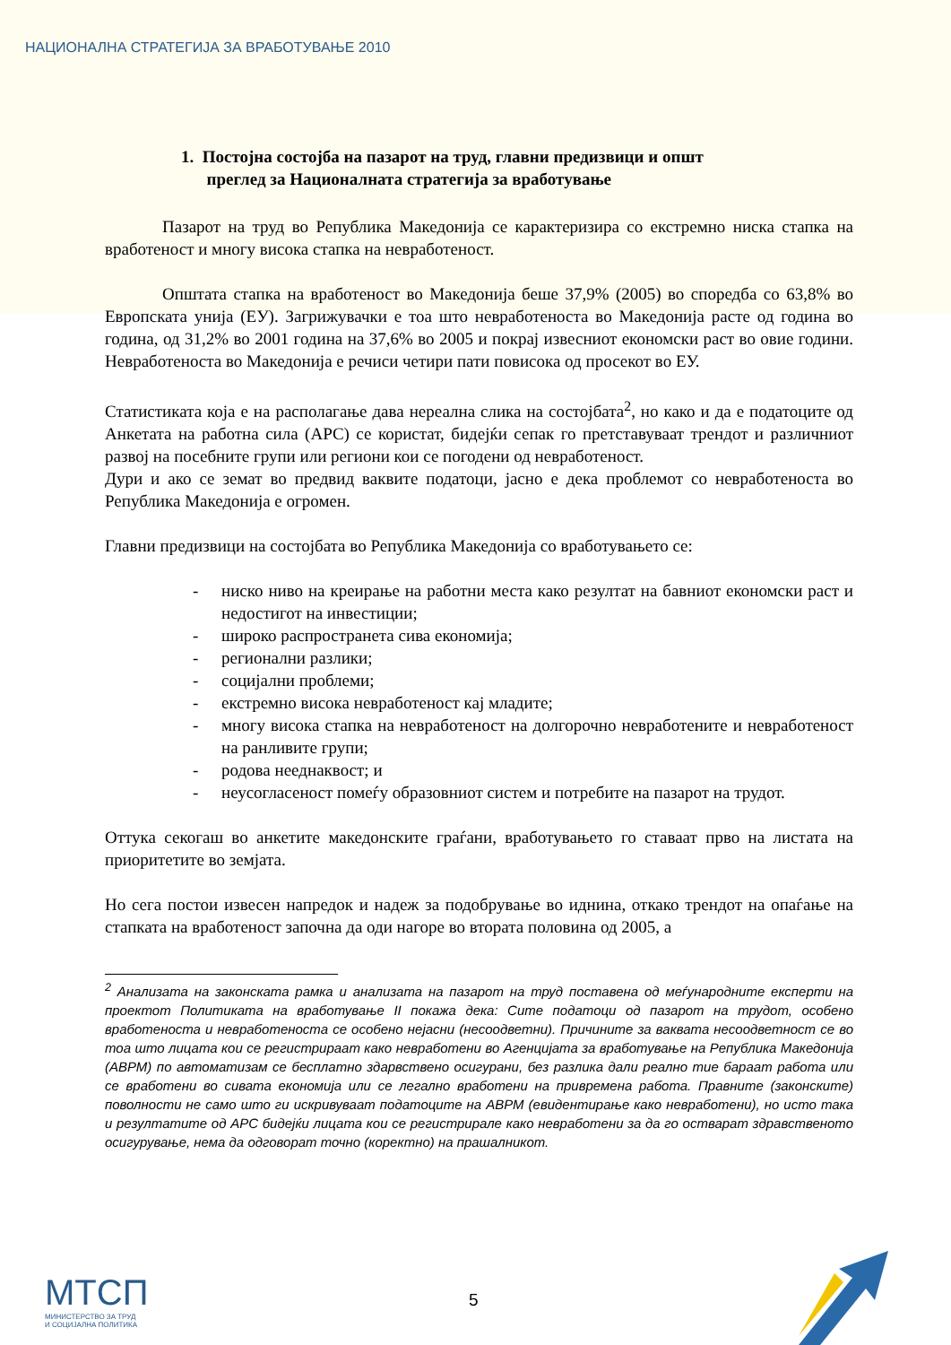НАЦИОНАЛНА СТРАТЕГИЈА ЗА ВРАБОТУВАЊЕ 2010
1. Постојна состојба на пазарот на труд, главни предизвици и општ
преглед за Националната стратегија за вработување
Пазарот на труд во Република Македонија се карактеризира со екстремно ниска стапка на вработеност и многу висока стапка на невработеност.
Општата стапка на вработеност во Македонија беше 37,9% (2005) во споредба со 63,8% во Европската унија (ЕУ). Загрижувачки е тоа што невработеноста во Македонија расте од година во година, од 31,2% во 2001 година на 37,6% во 2005 и покрај извесниот економски раст во овие години. Невработеноста во Македонија е речиси четири пати повисока од просекот во ЕУ.
Статистиката која е на располагање дава нереална слика на состојбата<sup>2</sup>, но како и да е податоците од Анкетата на работна сила (АРС) се користат, бидејќи сепак го претставуваат трендот и различниот развој на посебните групи или региони кои се погодени од невработеност.
Дури и ако се земат во предвид ваквите податоци, јасно е дека проблемот со невработеноста во Република Македонија е огромен.
Главни предизвици на состојбата во Република Македонија со вработувањето се:
- ниско ниво на креирање на работни места како резултат на бавниот економски раст и недостигот на инвестиции;
- широко распространета сива економија;
- регионални разлики;
- социјални проблеми;
- екстремно висока невработеност кај младите;
- многу висока стапка на невработеност на долгорочно невработените и невработеност на ранливите групи;
- родова нееднаквост; и
- неусогласеност помеѓу образовниот систем и потребите на пазарот на трудот.
Оттука секогаш во анкетите македонските граѓани, вработувањето го ставаат прво на листата на приоритетите во земјата.
Но сега постои извесен напредок и надеж за подобрување во иднина, откако трендот на опаѓање на стапката на вработеност започна да оди нагоре во втората половина од 2005, а
<sup>2</sup> Анализата на законската рамка и анализата на пазарот на труд поставена од меѓународните експерти на проектот Политиката на вработување II покажа дека: Сите податоци од пазарот на трудот, особено вработеноста и невработеноста се особено нејасни (несоодветни). Причините за ваквата несоодветност се во тоа што лицата кои се регистрираат како невработени во Агенцијата за вработување на Република Македонија (АВРМ) по автоматизам се бесплатно здарвствено осигурани, без разлика дали реално тие бараат работа или се вработени во сивата економија или се легално вработени на привремена работа. Правните (законските) поволности не само што ги искривуваат податоците на АВРМ (евидентирање како невработени), но исто така и резултатите од АРС бидејќи лицата кои се регистрирале како невработени за да го остварат здравственото осигурување, нема да одговорат точно (коректно) на прашалникот.
МТСП
МИНИСТЕРСТВО ЗА ТРУД
И СОЦИЈАЛНА ПОЛИТИКА
5